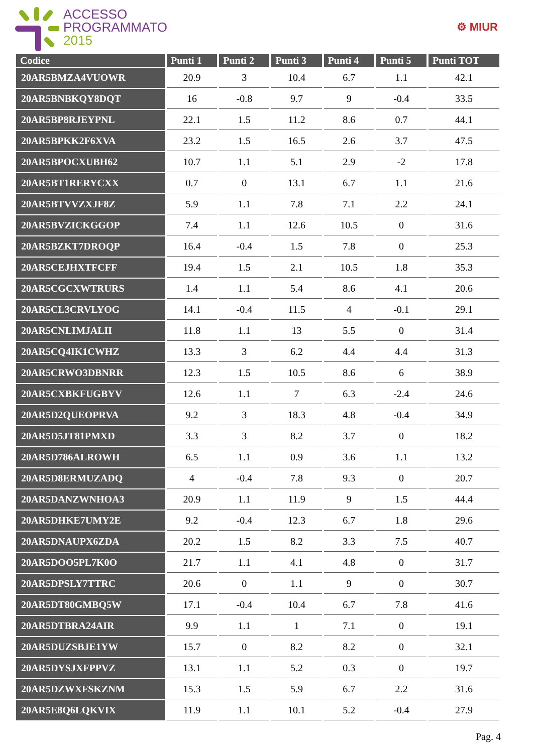ACCESSO
PROGRAMMATO
2015
⚙ MIUR
| Codice | Punti 1 | Punti 2 | Punti 3 | Punti 4 | Punti 5 | Punti TOT |
| --- | --- | --- | --- | --- | --- | --- |
| 20AR5BMZA4VUOWR | 20.9 | 3 | 10.4 | 6.7 | 1.1 | 42.1 |
| 20AR5BNBKQY8DQT | 16 | -0.8 | 9.7 | 9 | -0.4 | 33.5 |
| 20AR5BP8RJEYPNL | 22.1 | 1.5 | 11.2 | 8.6 | 0.7 | 44.1 |
| 20AR5BPKK2F6XVA | 23.2 | 1.5 | 16.5 | 2.6 | 3.7 | 47.5 |
| 20AR5BPOCXUBH62 | 10.7 | 1.1 | 5.1 | 2.9 | -2 | 17.8 |
| 20AR5BT1RERYCXX | 0.7 | 0 | 13.1 | 6.7 | 1.1 | 21.6 |
| 20AR5BTVVZXJF8Z | 5.9 | 1.1 | 7.8 | 7.1 | 2.2 | 24.1 |
| 20AR5BVZICKGGOP | 7.4 | 1.1 | 12.6 | 10.5 | 0 | 31.6 |
| 20AR5BZKT7DROQP | 16.4 | -0.4 | 1.5 | 7.8 | 0 | 25.3 |
| 20AR5CEJHXTFCFF | 19.4 | 1.5 | 2.1 | 10.5 | 1.8 | 35.3 |
| 20AR5CGCXWTRURS | 1.4 | 1.1 | 5.4 | 8.6 | 4.1 | 20.6 |
| 20AR5CL3CRVLYOG | 14.1 | -0.4 | 11.5 | 4 | -0.1 | 29.1 |
| 20AR5CNLIMJALII | 11.8 | 1.1 | 13 | 5.5 | 0 | 31.4 |
| 20AR5CQ4IK1CWHZ | 13.3 | 3 | 6.2 | 4.4 | 4.4 | 31.3 |
| 20AR5CRWO3DBNRR | 12.3 | 1.5 | 10.5 | 8.6 | 6 | 38.9 |
| 20AR5CXBKFUGBYV | 12.6 | 1.1 | 7 | 6.3 | -2.4 | 24.6 |
| 20AR5D2QUEOPRVA | 9.2 | 3 | 18.3 | 4.8 | -0.4 | 34.9 |
| 20AR5D5JT81PMXD | 3.3 | 3 | 8.2 | 3.7 | 0 | 18.2 |
| 20AR5D786ALROWH | 6.5 | 1.1 | 0.9 | 3.6 | 1.1 | 13.2 |
| 20AR5D8ERMUZADQ | 4 | -0.4 | 7.8 | 9.3 | 0 | 20.7 |
| 20AR5DANZWNHOA3 | 20.9 | 1.1 | 11.9 | 9 | 1.5 | 44.4 |
| 20AR5DHKE7UMY2E | 9.2 | -0.4 | 12.3 | 6.7 | 1.8 | 29.6 |
| 20AR5DNAUPX6ZDA | 20.2 | 1.5 | 8.2 | 3.3 | 7.5 | 40.7 |
| 20AR5DOO5PL7K0O | 21.7 | 1.1 | 4.1 | 4.8 | 0 | 31.7 |
| 20AR5DPSLY7TTRC | 20.6 | 0 | 1.1 | 9 | 0 | 30.7 |
| 20AR5DT80GMBQ5W | 17.1 | -0.4 | 10.4 | 6.7 | 7.8 | 41.6 |
| 20AR5DTBRA24AIR | 9.9 | 1.1 | 1 | 7.1 | 0 | 19.1 |
| 20AR5DUZSBJE1YW | 15.7 | 0 | 8.2 | 8.2 | 0 | 32.1 |
| 20AR5DYSJXFPPVZ | 13.1 | 1.1 | 5.2 | 0.3 | 0 | 19.7 |
| 20AR5DZWXFSKZNM | 15.3 | 1.5 | 5.9 | 6.7 | 2.2 | 31.6 |
| 20AR5E8Q6LQKVIX | 11.9 | 1.1 | 10.1 | 5.2 | -0.4 | 27.9 |
Pag. 4